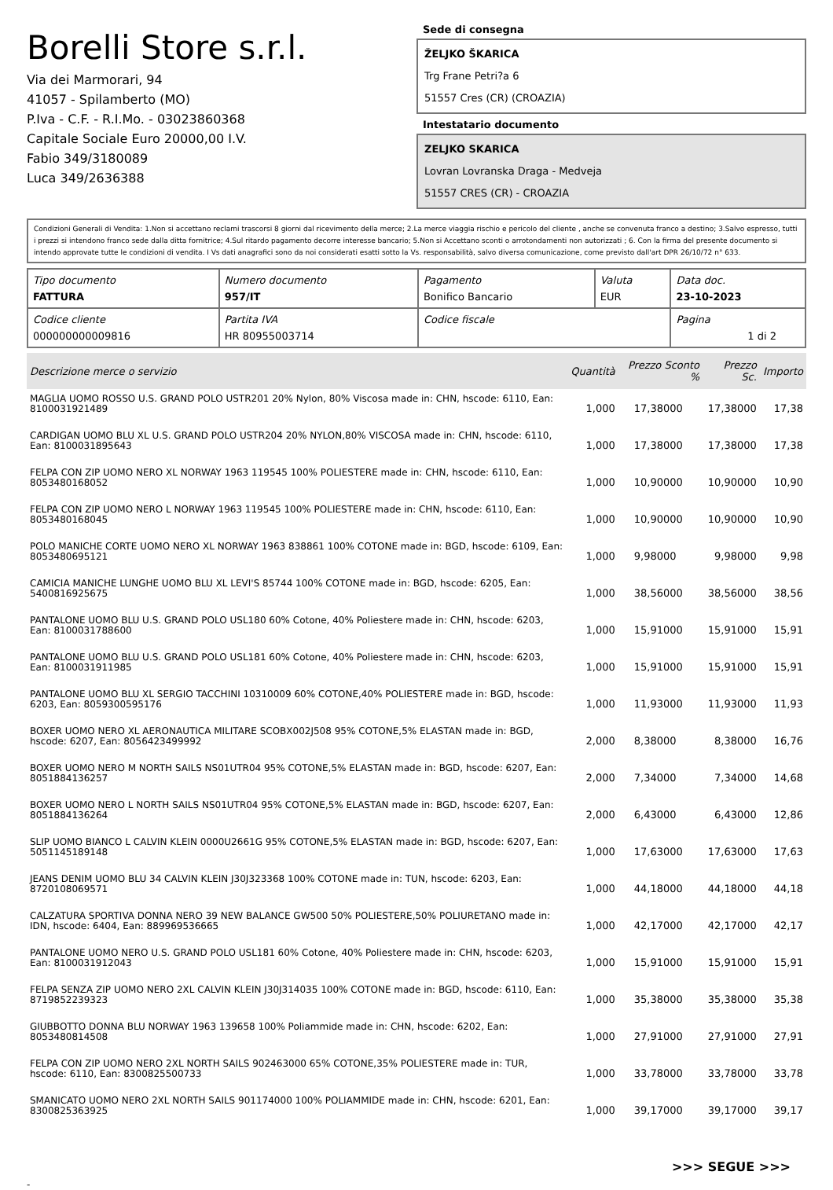Borelli Store s.r.l.
Via dei Marmorari, 94
41057 - Spilamberto (MO)
P.Iva - C.F. - R.I.Mo. - 03023860368
Capitale Sociale Euro 20000,00 I.V.
Fabio 349/3180089
Luca 349/2636388
Sede di consegna
ŽELJKO ŠKARICA
Trg Frane Petri?a 6
51557 Cres (CR) (CROAZIA)
Intestatario documento
ZELJKO SKARICA
Lovran Lovranska Draga - Medveja
51557 CRES (CR) - CROAZIA
Condizioni Generali di Vendita: 1.Non si accettano reclami trascorsi 8 giorni dal ricevimento della merce; 2.La merce viaggia rischio e pericolo del cliente , anche se convenuta franco a destino; 3.Salvo espresso, tutti i prezzi si intendono franco sede dalla ditta fornitrice; 4.Sul ritardo pagamento decorre interesse bancario; 5.Non si Accettano sconti o arrotondamenti non autorizzati ; 6. Con la firma del presente documento si intendo approvate tutte le condizioni di vendita. I Vs dati anagrafici sono da noi considerati esatti sotto la Vs. responsabilità, salvo diversa comunicazione, come previsto dall'art DPR 26/10/72 n° 633.
| Tipo documento FATTURA | Numero documento 957/IT | Pagamento Bonifico Bancario | Valuta EUR | Data doc. 23-10-2023 |
| Codice cliente 000000000009816 | Partita IVA HR 80955003714 | Codice fiscale | | Pagina 1 di 2 |
| Descrizione merce o servizio | Quantità | Prezzo Sconto % | Prezzo Sc. | Importo |
| --- | --- | --- | --- | --- |
| MAGLIA UOMO ROSSO U.S. GRAND POLO USTR201 20% Nylon, 80% Viscosa made in: CHN, hscode: 6110, Ean: 8100031921489 | 1,000 | 17,38000 | 17,38000 | 17,38 |
| CARDIGAN UOMO BLU XL U.S. GRAND POLO USTR204 20% NYLON,80% VISCOSA made in: CHN, hscode: 6110, Ean: 8100031895643 | 1,000 | 17,38000 | 17,38000 | 17,38 |
| FELPA CON ZIP UOMO NERO XL NORWAY 1963 119545 100% POLIESTERE made in: CHN, hscode: 6110, Ean: 8053480168052 | 1,000 | 10,90000 | 10,90000 | 10,90 |
| FELPA CON ZIP UOMO NERO L NORWAY 1963 119545 100% POLIESTERE made in: CHN, hscode: 6110, Ean: 8053480168045 | 1,000 | 10,90000 | 10,90000 | 10,90 |
| POLO MANICHE CORTE UOMO NERO XL NORWAY 1963 838861 100% COTONE made in: BGD, hscode: 6109, Ean: 8053480695121 | 1,000 | 9,98000 | 9,98000 | 9,98 |
| CAMICIA MANICHE LUNGHE UOMO BLU XL LEVI'S 85744 100% COTONE made in: BGD, hscode: 6205, Ean: 5400816925675 | 1,000 | 38,56000 | 38,56000 | 38,56 |
| PANTALONE UOMO BLU U.S. GRAND POLO USL180 60% Cotone, 40% Poliestere made in: CHN, hscode: 6203, Ean: 8100031788600 | 1,000 | 15,91000 | 15,91000 | 15,91 |
| PANTALONE UOMO BLU U.S. GRAND POLO USL181 60% Cotone, 40% Poliestere made in: CHN, hscode: 6203, Ean: 8100031911985 | 1,000 | 15,91000 | 15,91000 | 15,91 |
| PANTALONE UOMO BLU XL SERGIO TACCHINI 10310009 60% COTONE,40% POLIESTERE made in: BGD, hscode: 6203, Ean: 8059300595176 | 1,000 | 11,93000 | 11,93000 | 11,93 |
| BOXER UOMO NERO XL AERONAUTICA MILITARE SCOBX002J508 95% COTONE,5% ELASTAN made in: BGD, hscode: 6207, Ean: 8056423499992 | 2,000 | 8,38000 | 8,38000 | 16,76 |
| BOXER UOMO NERO M NORTH SAILS NS01UTR04 95% COTONE,5% ELASTAN made in: BGD, hscode: 6207, Ean: 8051884136257 | 2,000 | 7,34000 | 7,34000 | 14,68 |
| BOXER UOMO NERO L NORTH SAILS NS01UTR04 95% COTONE,5% ELASTAN made in: BGD, hscode: 6207, Ean: 8051884136264 | 2,000 | 6,43000 | 6,43000 | 12,86 |
| SLIP UOMO BIANCO L CALVIN KLEIN 0000U2661G 95% COTONE,5% ELASTAN made in: BGD, hscode: 6207, Ean: 5051145189148 | 1,000 | 17,63000 | 17,63000 | 17,63 |
| JEANS DENIM UOMO BLU 34 CALVIN KLEIN J30J323368 100% COTONE made in: TUN, hscode: 6203, Ean: 8720108069571 | 1,000 | 44,18000 | 44,18000 | 44,18 |
| CALZATURA SPORTIVA DONNA NERO 39 NEW BALANCE GW500 50% POLIESTERE,50% POLIURETANO made in: IDN, hscode: 6404, Ean: 889969536665 | 1,000 | 42,17000 | 42,17000 | 42,17 |
| PANTALONE UOMO NERO U.S. GRAND POLO USL181 60% Cotone, 40% Poliestere made in: CHN, hscode: 6203, Ean: 8100031912043 | 1,000 | 15,91000 | 15,91000 | 15,91 |
| FELPA SENZA ZIP UOMO NERO 2XL CALVIN KLEIN J30J314035 100% COTONE made in: BGD, hscode: 6110, Ean: 8719852239323 | 1,000 | 35,38000 | 35,38000 | 35,38 |
| GIUBBOTTO DONNA BLU NORWAY 1963 139658 100% Poliammide made in: CHN, hscode: 6202, Ean: 8053480814508 | 1,000 | 27,91000 | 27,91000 | 27,91 |
| FELPA CON ZIP UOMO NERO 2XL NORTH SAILS 902463000 65% COTONE,35% POLIESTERE made in: TUR, hscode: 6110, Ean: 8300825500733 | 1,000 | 33,78000 | 33,78000 | 33,78 |
| SMANICATO UOMO NERO 2XL NORTH SAILS 901174000 100% POLIAMMIDE made in: CHN, hscode: 6201, Ean: 8300825363925 | 1,000 | 39,17000 | 39,17000 | 39,17 |
>>> SEGUE >>>
-